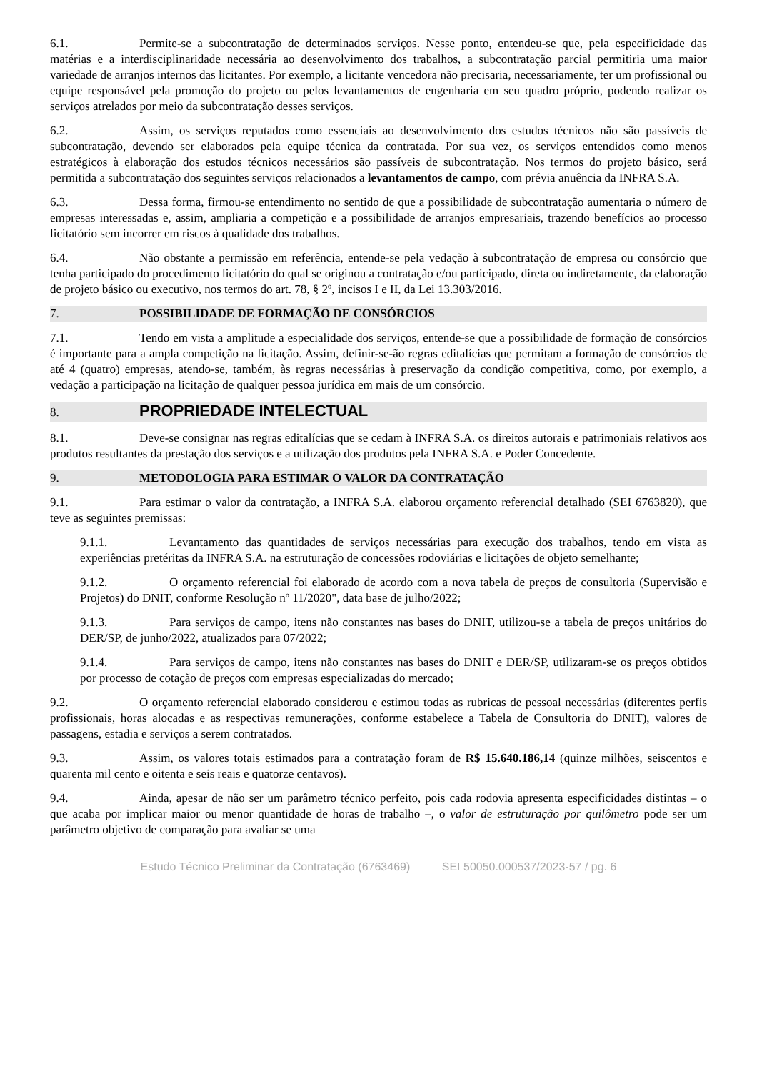6.1. Permite-se a subcontratação de determinados serviços. Nesse ponto, entendeu-se que, pela especificidade das matérias e a interdisciplinaridade necessária ao desenvolvimento dos trabalhos, a subcontratação parcial permitiria uma maior variedade de arranjos internos das licitantes. Por exemplo, a licitante vencedora não precisaria, necessariamente, ter um profissional ou equipe responsável pela promoção do projeto ou pelos levantamentos de engenharia em seu quadro próprio, podendo realizar os serviços atrelados por meio da subcontratação desses serviços.
6.2. Assim, os serviços reputados como essenciais ao desenvolvimento dos estudos técnicos não são passíveis de subcontratação, devendo ser elaborados pela equipe técnica da contratada. Por sua vez, os serviços entendidos como menos estratégicos à elaboração dos estudos técnicos necessários são passíveis de subcontratação. Nos termos do projeto básico, será permitida a subcontratação dos seguintes serviços relacionados a levantamentos de campo, com prévia anuência da INFRA S.A.
6.3. Dessa forma, firmou-se entendimento no sentido de que a possibilidade de subcontratação aumentaria o número de empresas interessadas e, assim, ampliaria a competição e a possibilidade de arranjos empresariais, trazendo benefícios ao processo licitatório sem incorrer em riscos à qualidade dos trabalhos.
6.4. Não obstante a permissão em referência, entende-se pela vedação à subcontratação de empresa ou consórcio que tenha participado do procedimento licitatório do qual se originou a contratação e/ou participado, direta ou indiretamente, da elaboração de projeto básico ou executivo, nos termos do art. 78, § 2º, incisos I e II, da Lei 13.303/2016.
7. POSSIBILIDADE DE FORMAÇÃO DE CONSÓRCIOS
7.1. Tendo em vista a amplitude a especialidade dos serviços, entende-se que a possibilidade de formação de consórcios é importante para a ampla competição na licitação. Assim, definir-se-ão regras editalícias que permitam a formação de consórcios de até 4 (quatro) empresas, atendo-se, também, às regras necessárias à preservação da condição competitiva, como, por exemplo, a vedação a participação na licitação de qualquer pessoa jurídica em mais de um consórcio.
8. PROPRIEDADE INTELECTUAL
8.1. Deve-se consignar nas regras editalícias que se cedam à INFRA S.A. os direitos autorais e patrimoniais relativos aos produtos resultantes da prestação dos serviços e a utilização dos produtos pela INFRA S.A. e Poder Concedente.
9. METODOLOGIA PARA ESTIMAR O VALOR DA CONTRATAÇÃO
9.1. Para estimar o valor da contratação, a INFRA S.A. elaborou orçamento referencial detalhado (SEI 6763820), que teve as seguintes premissas:
9.1.1. Levantamento das quantidades de serviços necessárias para execução dos trabalhos, tendo em vista as experiências pretéritas da INFRA S.A. na estruturação de concessões rodoviárias e licitações de objeto semelhante;
9.1.2. O orçamento referencial foi elaborado de acordo com a nova tabela de preços de consultoria (Supervisão e Projetos) do DNIT, conforme Resolução nº 11/2020", data base de julho/2022;
9.1.3. Para serviços de campo, itens não constantes nas bases do DNIT, utilizou-se a tabela de preços unitários do DER/SP, de junho/2022, atualizados para 07/2022;
9.1.4. Para serviços de campo, itens não constantes nas bases do DNIT e DER/SP, utilizaram-se os preços obtidos por processo de cotação de preços com empresas especializadas do mercado;
9.2. O orçamento referencial elaborado considerou e estimou todas as rubricas de pessoal necessárias (diferentes perfis profissionais, horas alocadas e as respectivas remunerações, conforme estabelece a Tabela de Consultoria do DNIT), valores de passagens, estadia e serviços a serem contratados.
9.3. Assim, os valores totais estimados para a contratação foram de R$ 15.640.186,14 (quinze milhões, seiscentos e quarenta mil cento e oitenta e seis reais e quatorze centavos).
9.4. Ainda, apesar de não ser um parâmetro técnico perfeito, pois cada rodovia apresenta especificidades distintas – o que acaba por implicar maior ou menor quantidade de horas de trabalho –, o valor de estruturação por quilômetro pode ser um parâmetro objetivo de comparação para avaliar se uma
Estudo Técnico Preliminar da Contratação (6763469) SEI 50050.000537/2023-57 / pg. 6